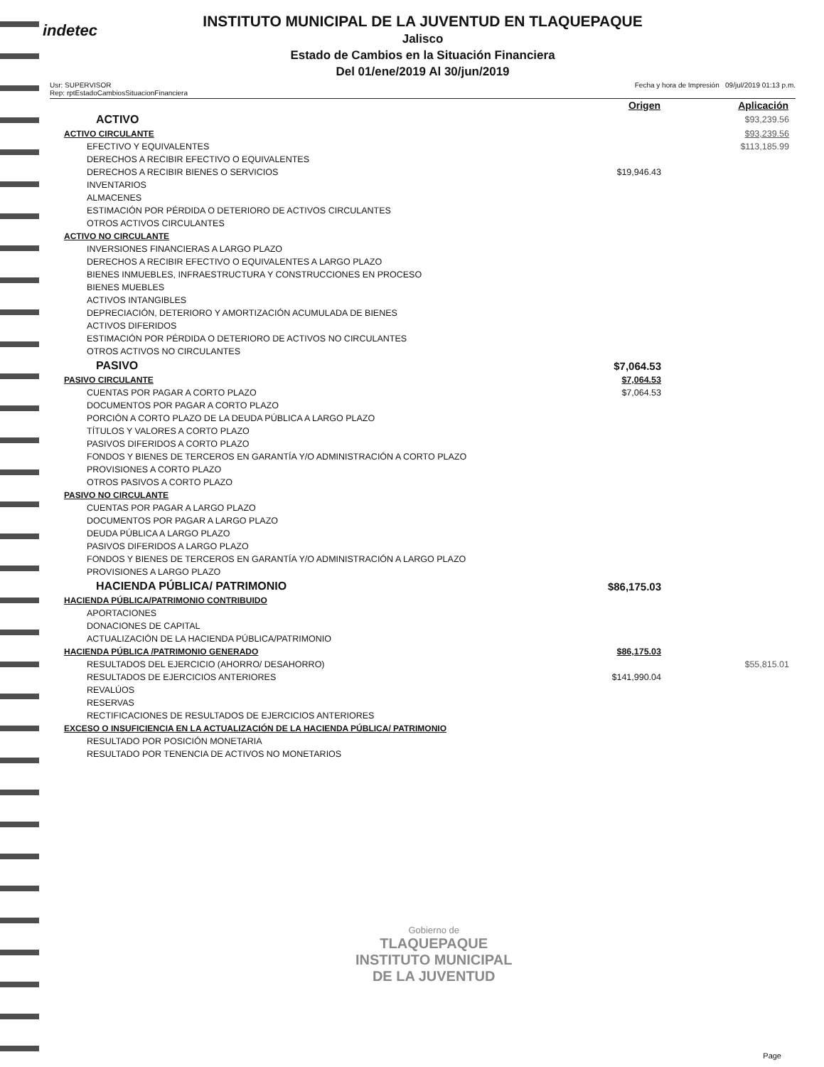indetec
INSTITUTO MUNICIPAL DE LA JUVENTUD EN TLAQUEPAQUE
Jalisco
Estado de Cambios en la Situación Financiera
Del 01/ene/2019 Al 30/jun/2019
Usr: SUPERVISOR
Rep: rptEstadoCambiosSituacionFinanciera
Fecha y hora de Impresión 09/jul/2019 01:13 p.m.
| | Origen | Aplicación |
| --- | --- | --- |
| ACTIVO | | $93,239.56 |
| ACTIVO CIRCULANTE | | $93,239.56 |
| EFECTIVO Y EQUIVALENTES | | $113,185.99 |
| DERECHOS A RECIBIR EFECTIVO O EQUIVALENTES | | |
| DERECHOS A RECIBIR BIENES O SERVICIOS | $19,946.43 | |
| INVENTARIOS | | |
| ALMACENES | | |
| ESTIMACIÓN POR PÉRDIDA O DETERIORO DE ACTIVOS CIRCULANTES | | |
| OTROS ACTIVOS CIRCULANTES | | |
| ACTIVO NO CIRCULANTE | | |
| INVERSIONES FINANCIERAS A LARGO PLAZO | | |
| DERECHOS A RECIBIR EFECTIVO O EQUIVALENTES A LARGO PLAZO | | |
| BIENES INMUEBLES, INFRAESTRUCTURA Y CONSTRUCCIONES EN PROCESO | | |
| BIENES MUEBLES | | |
| ACTIVOS INTANGIBLES | | |
| DEPRECIACIÓN, DETERIORO Y AMORTIZACIÓN ACUMULADA DE BIENES | | |
| ACTIVOS DIFERIDOS | | |
| ESTIMACIÓN POR PÉRDIDA O DETERIORO DE ACTIVOS NO CIRCULANTES | | |
| OTROS ACTIVOS NO CIRCULANTES | | |
| PASIVO | $7,064.53 | |
| PASIVO CIRCULANTE | $7,064.53 | |
| CUENTAS POR PAGAR A CORTO PLAZO | $7,064.53 | |
| DOCUMENTOS POR PAGAR A CORTO PLAZO | | |
| PORCIÓN A CORTO PLAZO DE LA DEUDA PÚBLICA A LARGO PLAZO | | |
| TÍTULOS Y VALORES A CORTO PLAZO | | |
| PASIVOS DIFERIDOS A CORTO PLAZO | | |
| FONDOS Y BIENES DE TERCEROS EN GARANTÍA Y/O ADMINISTRACIÓN A CORTO PLAZO | | |
| PROVISIONES A CORTO PLAZO | | |
| OTROS PASIVOS A CORTO PLAZO | | |
| PASIVO NO CIRCULANTE | | |
| CUENTAS POR PAGAR A LARGO PLAZO | | |
| DOCUMENTOS POR PAGAR A LARGO PLAZO | | |
| DEUDA PÚBLICA A LARGO PLAZO | | |
| PASIVOS DIFERIDOS A LARGO PLAZO | | |
| FONDOS Y BIENES DE TERCEROS EN GARANTÍA Y/O ADMINISTRACIÓN A LARGO PLAZO | | |
| PROVISIONES A LARGO PLAZO | | |
| HACIENDA PÚBLICA/ PATRIMONIO | $86,175.03 | |
| HACIENDA PÚBLICA/PATRIMONIO CONTRIBUIDO | | |
| APORTACIONES | | |
| DONACIONES DE CAPITAL | | |
| ACTUALIZACIÓN DE LA HACIENDA PÚBLICA/PATRIMONIO | | |
| HACIENDA PÚBLICA /PATRIMONIO GENERADO | $86,175.03 | |
| RESULTADOS DEL EJERCICIO (AHORRO/ DESAHORRO) | | $55,815.01 |
| RESULTADOS DE EJERCICIOS ANTERIORES | $141,990.04 | |
| REVALÚOS | | |
| RESERVAS | | |
| RECTIFICACIONES DE RESULTADOS DE EJERCICIOS ANTERIORES | | |
| EXCESO O INSUFICIENCIA EN LA ACTUALIZACIÓN DE LA HACIENDA PÚBLICA/ PATRIMONIO | | |
| RESULTADO POR POSICIÓN MONETARIA | | |
| RESULTADO POR TENENCIA DE ACTIVOS NO MONETARIOS | | |
Gobierno de
TLAQUEPAQUE
INSTITUTO MUNICIPAL
DE LA JUVENTUD
Page